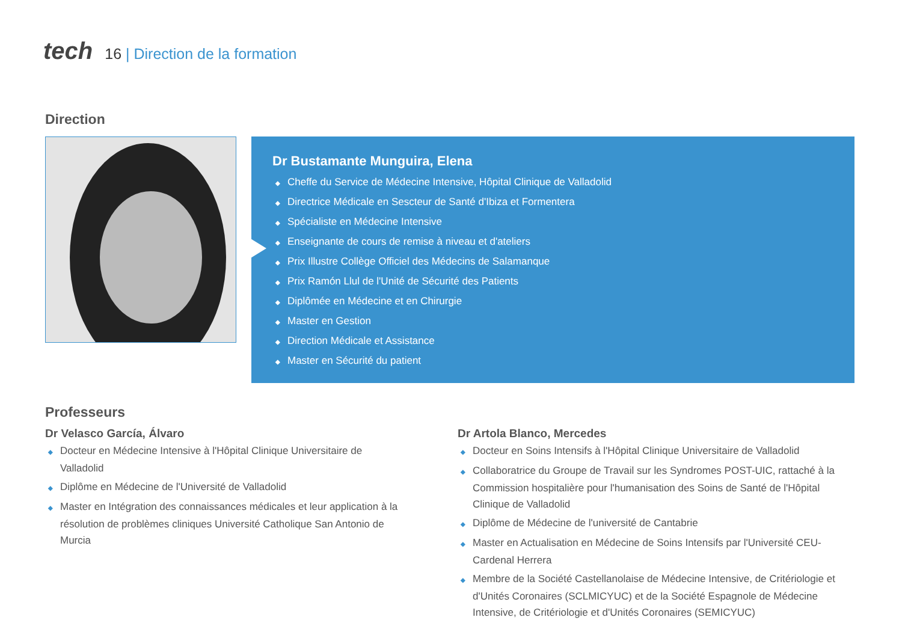tech
16 | Direction de la formation
Direction
Dr Bustamante Munguira, Elena
◆ Cheffe du Service de Médecine Intensive, Hôpital Clinique de Valladolid
◆ Directrice Médicale en Sescteur de Santé d'Ibiza et Formentera
◆ Spécialiste en Médecine Intensive
◆ Enseignante de cours de remise à niveau et d'ateliers
◆ Prix Illustre Collège Officiel des Médecins de Salamanque
◆ Prix Ramón Llul de l'Unité de Sécurité des Patients
◆ Diplômée en Médecine et en Chirurgie
◆ Master en Gestion
◆ Direction Médicale et Assistance
◆ Master en Sécurité du patient
Professeurs
Dr Velasco García, Álvaro
◆ Docteur en Médecine Intensive à l'Hôpital Clinique Universitaire de Valladolid
◆ Diplôme en Médecine de l'Université de Valladolid
◆ Master en Intégration des connaissances médicales et leur application à la résolution de problèmes cliniques Université Catholique San Antonio de Murcia
Dr Artola Blanco, Mercedes
◆ Docteur en Soins Intensifs à l'Hôpital Clinique Universitaire de Valladolid
◆ Collaboratrice du Groupe de Travail sur les Syndromes POST-UIC, rattaché à la Commission hospitalière pour l'humanisation des Soins de Santé de l'Hôpital Clinique de Valladolid
◆ Diplôme de Médecine de l'université de Cantabrie
◆ Master en Actualisation en Médecine de Soins Intensifs par l'Université CEU-Cardenal Herrera
◆ Membre de la Société Castellanolaise de Médecine Intensive, de Critériologie et d'Unités Coronaires (SCLMICYUC) et de la Société Espagnole de Médecine Intensive, de Critériologie et d'Unités Coronaires (SEMICYUC)